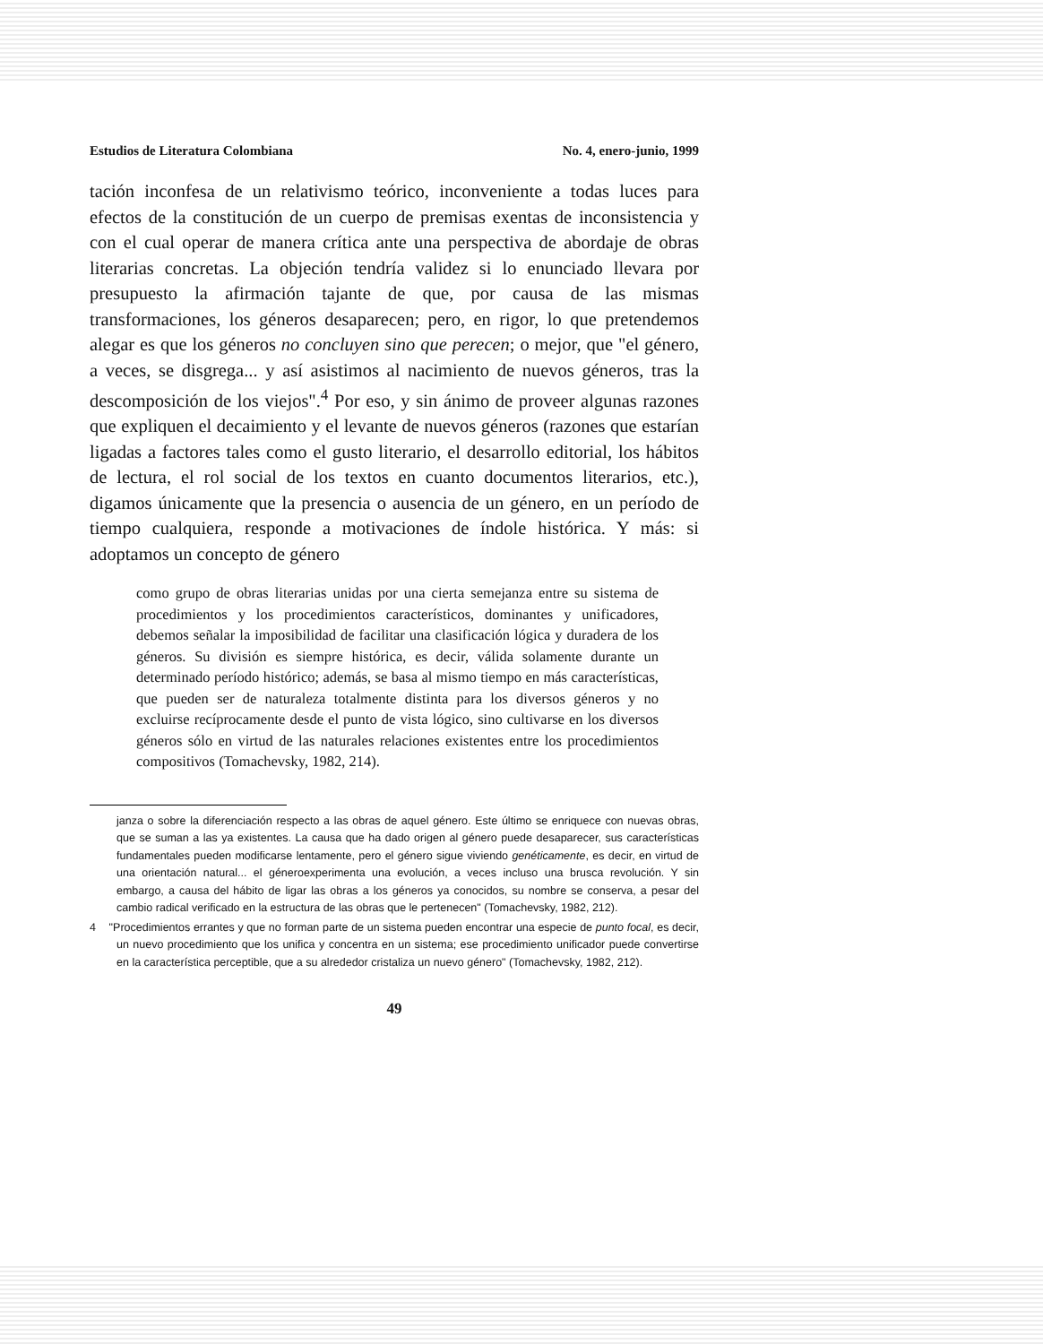Estudios de Literatura Colombiana No. 4, enero-junio, 1999
tación inconfesa de un relativismo teórico, inconveniente a todas luces para efectos de la constitución de un cuerpo de premisas exentas de inconsistencia y con el cual operar de manera crítica ante una perspectiva de abordaje de obras literarias concretas. La objeción tendría validez si lo enunciado llevara por presupuesto la afirmación tajante de que, por causa de las mismas transformaciones, los géneros desaparecen; pero, en rigor, lo que pretendemos alegar es que los géneros no concluyen sino que perecen; o mejor, que "el género, a veces, se disgrega... y así asistimos al nacimiento de nuevos géneros, tras la descomposición de los viejos".<sup>4</sup> Por eso, y sin ánimo de proveer algunas razones que expliquen el decaimiento y el levante de nuevos géneros (razones que estarían ligadas a factores tales como el gusto literario, el desarrollo editorial, los hábitos de lectura, el rol social de los textos en cuanto documentos literarios, etc.), digamos únicamente que la presencia o ausencia de un género, en un período de tiempo cualquiera, responde a motivaciones de índole histórica. Y más: si adoptamos un concepto de género
como grupo de obras literarias unidas por una cierta semejanza entre su sistema de procedimientos y los procedimientos característicos, dominantes y unificadores, debemos señalar la imposibilidad de facilitar una clasificación lógica y duradera de los géneros. Su división es siempre histórica, es decir, válida solamente durante un determinado período histórico; además, se basa al mismo tiempo en más características, que pueden ser de naturaleza totalmente distinta para los diversos géneros y no excluirse recíprocamente desde el punto de vista lógico, sino cultivarse en los diversos géneros sólo en virtud de las naturales relaciones existentes entre los procedimientos compositivos (Tomachevsky, 1982, 214).
janza o sobre la diferenciación respecto a las obras de aquel género. Este último se enriquece con nuevas obras, que se suman a las ya existentes. La causa que ha dado origen al género puede desaparecer, sus características fundamentales pueden modificarse lentamente, pero el género sigue viviendo genéticamente, es decir, en virtud de una orientación natural... el géneroexperimenta una evolución, a veces incluso una brusca revolución. Y sin embargo, a causa del hábito de ligar las obras a los géneros ya conocidos, su nombre se conserva, a pesar del cambio radical verificado en la estructura de las obras que le pertenecen" (Tomachevsky, 1982, 212).
4 "Procedimientos errantes y que no forman parte de un sistema pueden encontrar una especie de punto focal, es decir, un nuevo procedimiento que los unifica y concentra en un sistema; ese procedimiento unificador puede convertirse en la característica perceptible, que a su alrededor cristaliza un nuevo género" (Tomachevsky, 1982, 212).
49